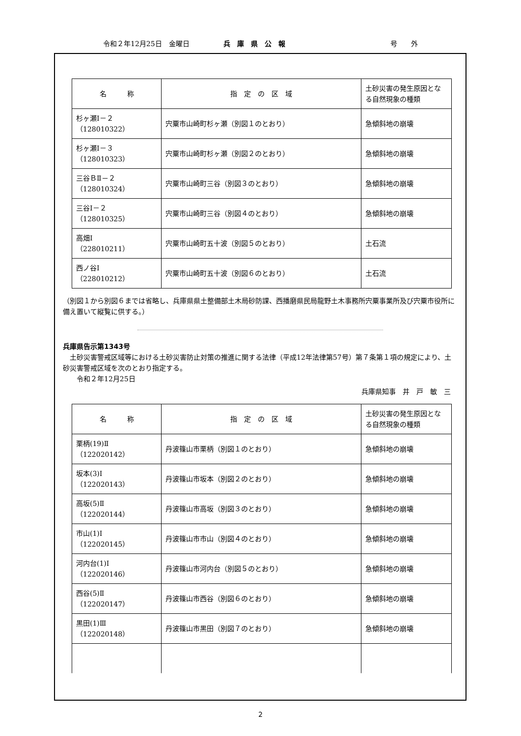令和２年12月25日　金曜日 兵　庫　県　公　報 号　　外
| 名 称 | 指 定 の 区 域 | 土砂災害の発生原因となる自然現象の種類 |
| --- | --- | --- |
| 杉ヶ瀬Ⅰ－２ （128010322） | 宍粟市山崎町杉ヶ瀬（別図１のとおり） | 急傾斜地の崩壊 |
| 杉ヶ瀬Ⅰ－３ （128010323） | 宍粟市山崎町杉ヶ瀬（別図２のとおり） | 急傾斜地の崩壊 |
| 三谷ＢⅡ－２ （128010324） | 宍粟市山崎町三谷（別図３のとおり） | 急傾斜地の崩壊 |
| 三谷Ⅰ－２ （128010325） | 宍粟市山崎町三谷（別図４のとおり） | 急傾斜地の崩壊 |
| 高畑Ⅰ （228010211） | 宍粟市山崎町五十波（別図５のとおり） | 土石流 |
| 西ノ谷Ⅰ （228010212） | 宍粟市山崎町五十波（別図６のとおり） | 土石流 |
（別図１から別図６までは省略し、兵庫県県土整備部土木局砂防課、西播磨県民局龍野土木事務所宍粟事業所及び宍粟市役所に備え置いて縦覧に供する。）
兵庫県告示第1343号
　土砂災害警戒区域等における土砂災害防止対策の推進に関する法律（平成12年法律第57号）第７条第１項の規定により、土砂災害警戒区域を次のとおり指定する。
　　令和２年12月25日
兵庫県知事　井　戸　敏　三
| 名 称 | 指 定 の 区 域 | 土砂災害の発生原因となる自然現象の種類 |
| --- | --- | --- |
| 栗柄(19)Ⅱ （122020142） | 丹波篠山市栗柄（別図１のとおり） | 急傾斜地の崩壊 |
| 坂本(3)Ⅰ （122020143） | 丹波篠山市坂本（別図２のとおり） | 急傾斜地の崩壊 |
| 高坂(5)Ⅱ （122020144） | 丹波篠山市高坂（別図３のとおり） | 急傾斜地の崩壊 |
| 市山(1)Ⅰ （122020145） | 丹波篠山市市山（別図４のとおり） | 急傾斜地の崩壊 |
| 河内台(1)Ⅰ （122020146） | 丹波篠山市河内台（別図５のとおり） | 急傾斜地の崩壊 |
| 西谷(5)Ⅱ （122020147） | 丹波篠山市西谷（別図６のとおり） | 急傾斜地の崩壊 |
| 黒田(1)Ⅲ （122020148） | 丹波篠山市黒田（別図７のとおり） | 急傾斜地の崩壊 |
2